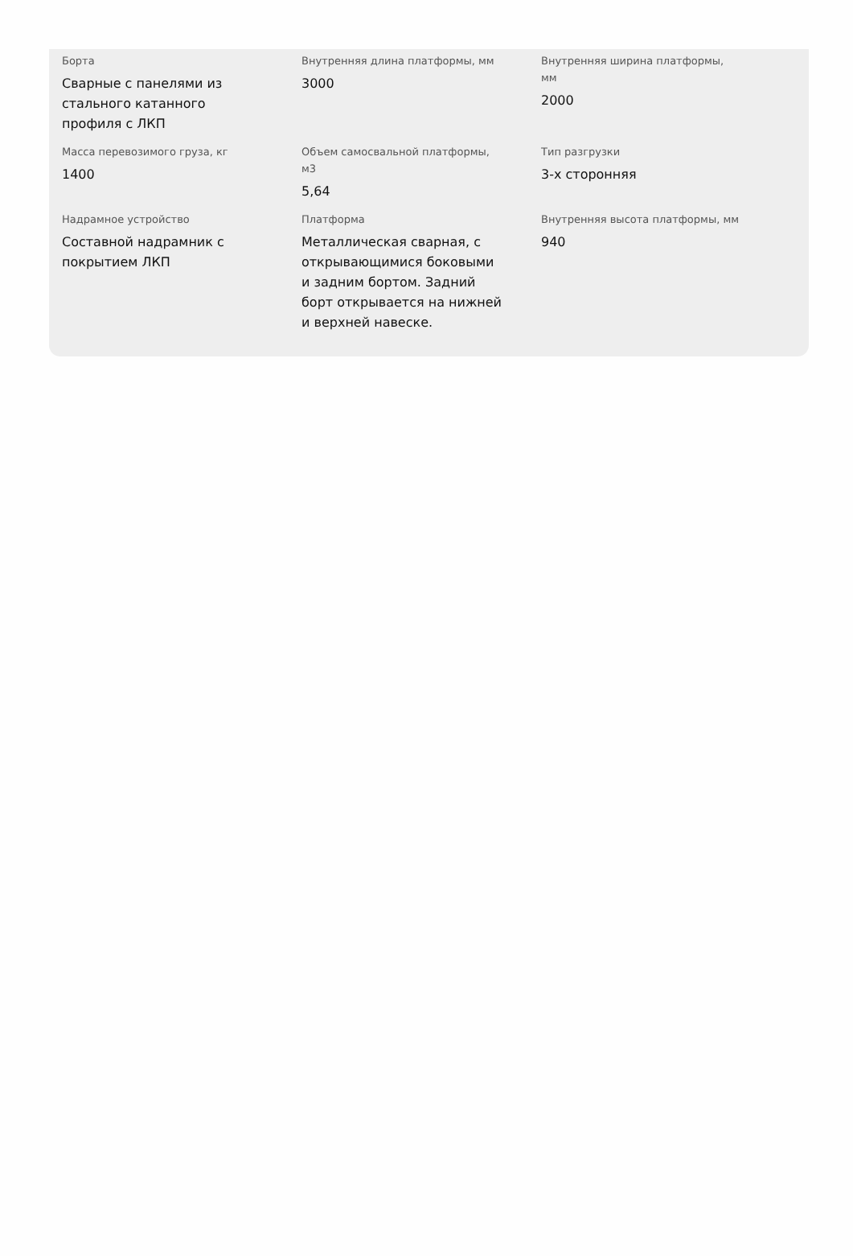Борта
Сварные с панелями из стального катанного профиля с ЛКП
Внутренняя длина платформы, мм
3000
Внутренняя ширина платформы, мм
2000
Масса перевозимого груза, кг
1400
Объем самосвальной платформы, м3
5,64
Тип разгрузки
3-х сторонняя
Надрамное устройство
Составной надрамник с покрытием ЛКП
Платформа
Металлическая сварная, с открывающимися боковыми и задним бортом. Задний борт открывается на нижней и верхней навеске.
Внутренняя высота платформы, мм
940